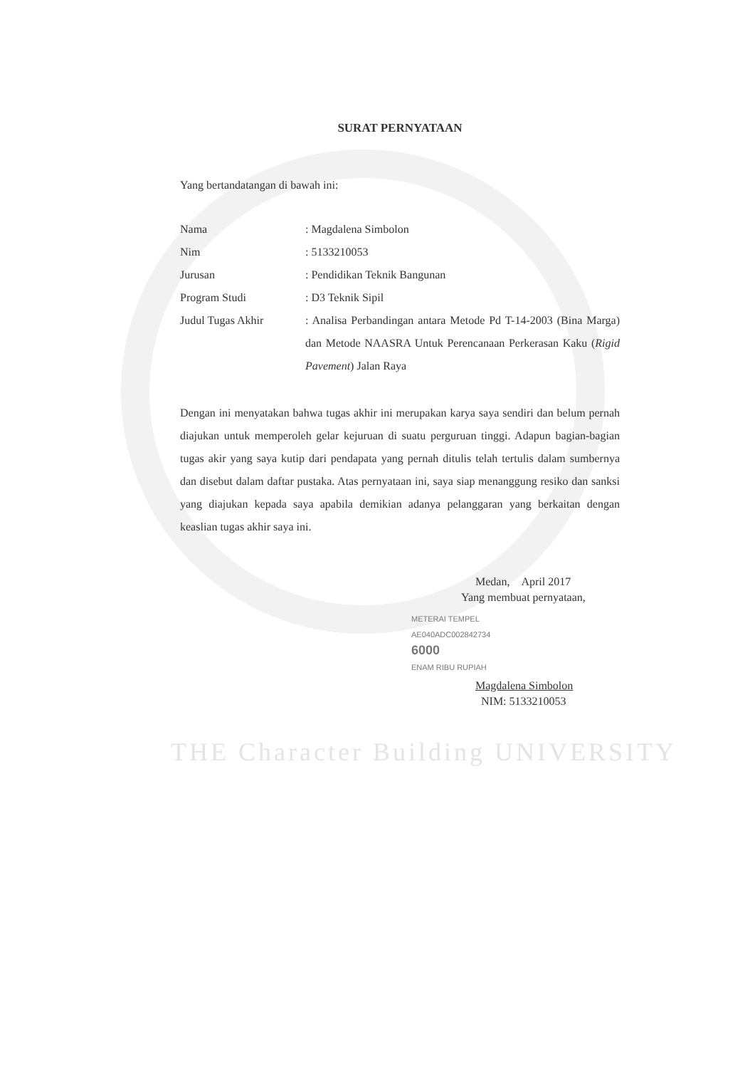SURAT PERNYATAAN
Yang bertandatangan di bawah ini:
| Nama | : Magdalena Simbolon |
| Nim | : 5133210053 |
| Jurusan | : Pendidikan Teknik Bangunan |
| Program Studi | : D3 Teknik Sipil |
| Judul Tugas Akhir | : Analisa Perbandingan antara Metode Pd T-14-2003 (Bina Marga) dan Metode NAASRA Untuk Perencanaan Perkerasan Kaku ( Rigid Pavement ) Jalan Raya |
Dengan ini menyatakan bahwa tugas akhir ini merupakan karya saya sendiri dan belum pernah diajukan untuk memperoleh gelar kejuruan di suatu perguruan tinggi. Adapun bagian-bagian tugas akir yang saya kutip dari pendapata yang pernah ditulis telah tertulis dalam sumbernya dan disebut dalam daftar pustaka. Atas pernyataan ini, saya siap menanggung resiko dan sanksi yang diajukan kepada saya apabila demikian adanya pelanggaran yang berkaitan dengan keaslian tugas akhir saya ini.
Medan, April 2017
Yang membuat pernyataan,
METERAI TEMPEL
AE040ADC002842734
6000
ENAM RIBU RUPIAH
Magdalena Simbolon
NIM: 5133210053
THE Character Building UNIVERSITY